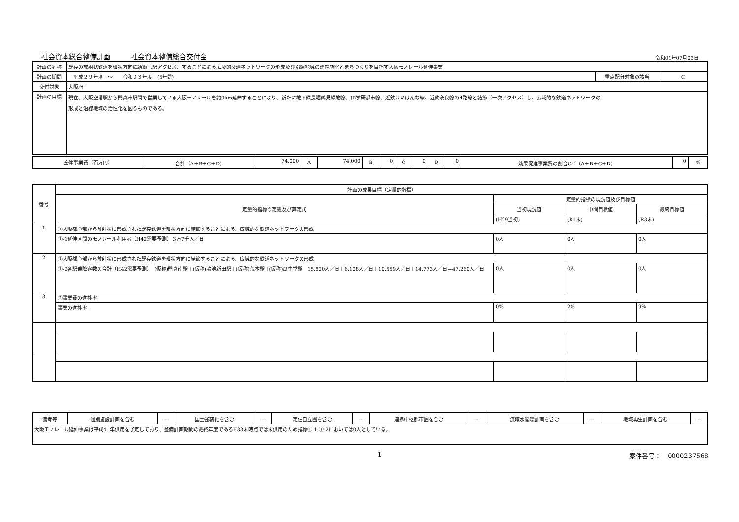社会資本総合整備計画　　　社会資本整備総合交付金 令和01年07月03日
| 計画の名称 | 既存の放射状鉄道を環状方向に結節（駅アクセス）することによる広域的交通ネットワークの形成及び沿線地域の連携強化とまちづくりを目指す大阪モノレール延伸事業 | | |
| 計画の期間 | 平成２９年度 ～ 令和０３年度 (5年間) | 重点配分対象の該当 | ○ |
| 交付対象 | 大阪府 | | |
| 計画の目標 | 現在、大阪空港駅から門真市駅間で営業している大阪モノレールを約9km延伸することにより、新たに地下鉄長堀鶴見緑地線、JR学研都市線、近鉄けいはんな線、近鉄奈良線の4路線と結節（一次アクセス）し、広域的な鉄道ネットワークの 形成と沿線地域の活性化を図るものである。 | | |
| 全体事業費（百万円） | 合計（A＋B＋C＋D） | 74,000 | A | 74,000 | B | 0 | C | 0 | D | 0 | 効果促進事業費の割合C／（A＋B＋C＋D） | 0 | % |
| 番号 | 計画の成果目標（定量的指標） | | | |
| | 定量的指標の定義及び算定式 | 定量的指標の現況値及び目標値 | | |
| | | 当初現況値 | 中間目標値 | 最終目標値 |
| | | (H29当初) | (R1末) | (R3末) |
| 1 | ①大阪都心部から放射状に形成された既存鉄道を環状方向に結節することによる、広域的な鉄道ネットワークの形成 | | | |
| | ①-1延伸区間のモノレール利用者（H42需要予測） 3万7千人／日 | 0人 | 0人 | 0人 |
| 2 | ①大阪都心部から放射状に形成された既存鉄道を環状方向に結節することによる、広域的な鉄道ネットワークの形成 | | | |
| | ①-2各駅乗降客数の合計（H42需要予測） (仮称)門真南駅＋(仮称)鴻池新田駅＋(仮称)荒本駅＋(仮称)瓜生堂駅 15,820人／日＋6,108人／日＋10,559人／日＋14,773人／日＝47,260人／日 | 0人 | 0人 | 0人 |
| 3 | ②事業費の進捗率 | | | |
| | 事業の進捗率 | 0% | 2% | 9% |
| 備考等 | 個別施設計画を含む | － | 国土強靭化を含む | － | 定住自立圏を含む | － | 連携中枢都市圏を含む | － | 流域水循環計画を含む | － | 地域再生計画を含む | － |
| 大阪モノレール延伸事業は平成41年供用を予定しており、整備計画期間の最終年度であるH33末時点では未供用のため指標①-1,①-2においては0人としている。 | | | | | | | | | | | | |
1 案件番号：　0000237568